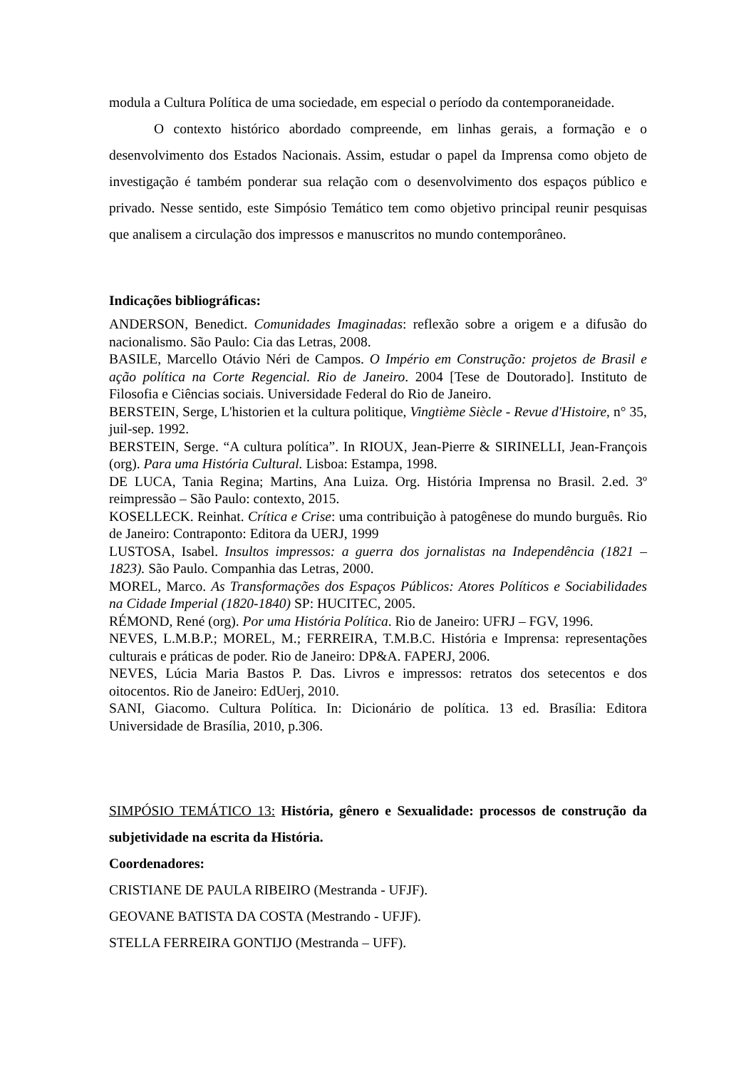modula a Cultura Política de uma sociedade, em especial o período da contemporaneidade.
O contexto histórico abordado compreende, em linhas gerais, a formação e o desenvolvimento dos Estados Nacionais. Assim, estudar o papel da Imprensa como objeto de investigação é também ponderar sua relação com o desenvolvimento dos espaços público e privado. Nesse sentido, este Simpósio Temático tem como objetivo principal reunir pesquisas que analisem a circulação dos impressos e manuscritos no mundo contemporâneo.
Indicações bibliográficas:
ANDERSON, Benedict. Comunidades Imaginadas: reflexão sobre a origem e a difusão do nacionalismo. São Paulo: Cia das Letras, 2008.
BASILE, Marcello Otávio Néri de Campos. O Império em Construção: projetos de Brasil e ação política na Corte Regencial. Rio de Janeiro. 2004 [Tese de Doutorado]. Instituto de Filosofia e Ciências sociais. Universidade Federal do Rio de Janeiro.
BERSTEIN, Serge, L'historien et la cultura politique, Vingtième Siècle - Revue d'Histoire, n° 35, juil-sep. 1992.
BERSTEIN, Serge. “A cultura política”. In RIOUX, Jean-Pierre & SIRINELLI, Jean-François (org). Para uma História Cultural. Lisboa: Estampa, 1998.
DE LUCA, Tania Regina; Martins, Ana Luiza. Org. História Imprensa no Brasil. 2.ed. 3º reimpressão – São Paulo: contexto, 2015.
KOSELLECK. Reinhat. Crítica e Crise: uma contribuição à patogênese do mundo burguês. Rio de Janeiro: Contraponto: Editora da UERJ, 1999
LUSTOSA, Isabel. Insultos impressos: a guerra dos jornalistas na Independência (1821 – 1823). São Paulo. Companhia das Letras, 2000.
MOREL, Marco. As Transformações dos Espaços Públicos: Atores Políticos e Sociabilidades na Cidade Imperial (1820-1840) SP: HUCITEC, 2005.
RÉMOND, René (org). Por uma História Política. Rio de Janeiro: UFRJ – FGV, 1996.
NEVES, L.M.B.P.; MOREL, M.; FERREIRA, T.M.B.C. História e Imprensa: representações culturais e práticas de poder. Rio de Janeiro: DP&A. FAPERJ, 2006.
NEVES, Lúcia Maria Bastos P. Das. Livros e impressos: retratos dos setecentos e dos oitocentos. Rio de Janeiro: EdUerj, 2010.
SANI, Giacomo. Cultura Política. In: Dicionário de política. 13 ed. Brasília: Editora Universidade de Brasília, 2010, p.306.
SIMPÓSIO TEMÁTICO 13: História, gênero e Sexualidade: processos de construção da subjetividade na escrita da História.
Coordenadores:
CRISTIANE DE PAULA RIBEIRO (Mestranda - UFJF).
GEOVANE BATISTA DA COSTA (Mestrando - UFJF).
STELLA FERREIRA GONTIJO (Mestranda – UFF).